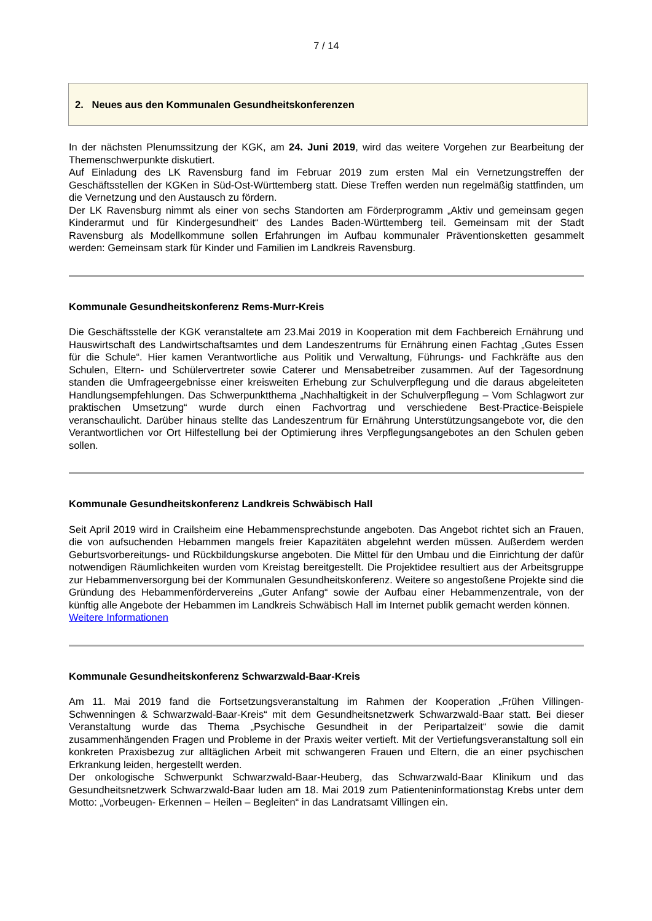7 / 14
2. Neues aus den Kommunalen Gesundheitskonferenzen
In der nächsten Plenumssitzung der KGK, am 24. Juni 2019, wird das weitere Vorgehen zur Bearbeitung der Themenschwerpunkte diskutiert.
Auf Einladung des LK Ravensburg fand im Februar 2019 zum ersten Mal ein Vernetzungstreffen der Geschäftsstellen der KGKen in Süd-Ost-Württemberg statt. Diese Treffen werden nun regelmäßig stattfinden, um die Vernetzung und den Austausch zu fördern.
Der LK Ravensburg nimmt als einer von sechs Standorten am Förderprogramm „Aktiv und gemeinsam gegen Kinderarmut und für Kindergesundheit“ des Landes Baden-Württemberg teil. Gemeinsam mit der Stadt Ravensburg als Modellkommune sollen Erfahrungen im Aufbau kommunaler Präventionsketten gesammelt werden: Gemeinsam stark für Kinder und Familien im Landkreis Ravensburg.
Kommunale Gesundheitskonferenz Rems-Murr-Kreis
Die Geschäftsstelle der KGK veranstaltete am 23.Mai 2019 in Kooperation mit dem Fachbereich Ernährung und Hauswirtschaft des Landwirtschaftsamtes und dem Landeszentrums für Ernährung einen Fachtag „Gutes Essen für die Schule“. Hier kamen Verantwortliche aus Politik und Verwaltung, Führungs- und Fachkräfte aus den Schulen, Eltern- und Schülervertreter sowie Caterer und Mensabetreiber zusammen. Auf der Tagesordnung standen die Umfrageergebnisse einer kreisweiten Erhebung zur Schulverpflegung und die daraus abgeleiteten Handlungsempfehlungen. Das Schwerpunktthema „Nachhaltigkeit in der Schulverpflegung – Vom Schlagwort zur praktischen Umsetzung“ wurde durch einen Fachvortrag und verschiedene Best-Practice-Beispiele veranschaulicht. Darüber hinaus stellte das Landeszentrum für Ernährung Unterstützungsangebote vor, die den Verantwortlichen vor Ort Hilfestellung bei der Optimierung ihres Verpflegungsangebotes an den Schulen geben sollen.
Kommunale Gesundheitskonferenz Landkreis Schwäbisch Hall
Seit April 2019 wird in Crailsheim eine Hebammensprechstunde angeboten. Das Angebot richtet sich an Frauen, die von aufsuchenden Hebammen mangels freier Kapazitäten abgelehnt werden müssen. Außerdem werden Geburtsvorbereitungs- und Rückbildungskurse angeboten. Die Mittel für den Umbau und die Einrichtung der dafür notwendigen Räumlichkeiten wurden vom Kreistag bereitgestellt. Die Projektidee resultiert aus der Arbeitsgruppe zur Hebammenversorgung bei der Kommunalen Gesundheitskonferenz. Weitere so angestoßene Projekte sind die Gründung des Hebammenfördervereins „Guter Anfang“ sowie der Aufbau einer Hebammenzentrale, von der künftig alle Angebote der Hebammen im Landkreis Schwäbisch Hall im Internet publik gemacht werden können.
Weitere Informationen
Kommunale Gesundheitskonferenz Schwarzwald-Baar-Kreis
Am 11. Mai 2019 fand die Fortsetzungsveranstaltung im Rahmen der Kooperation „Frühen Villingen-Schwenningen & Schwarzwald-Baar-Kreis“ mit dem Gesundheitsnetzwerk Schwarzwald-Baar statt. Bei dieser Veranstaltung wurde das Thema „Psychische Gesundheit in der Peripartalzeit“ sowie die damit zusammenhängenden Fragen und Probleme in der Praxis weiter vertieft. Mit der Vertiefungsveranstaltung soll ein konkreten Praxisbezug zur alltäglichen Arbeit mit schwangeren Frauen und Eltern, die an einer psychischen Erkrankung leiden, hergestellt werden.
Der onkologische Schwerpunkt Schwarzwald-Baar-Heuberg, das Schwarzwald-Baar Klinikum und das Gesundheitsnetzwerk Schwarzwald-Baar luden am 18. Mai 2019 zum Patienteninformationstag Krebs unter dem Motto: „Vorbeugen- Erkennen – Heilen – Begleiten“ in das Landratsamt Villingen ein.